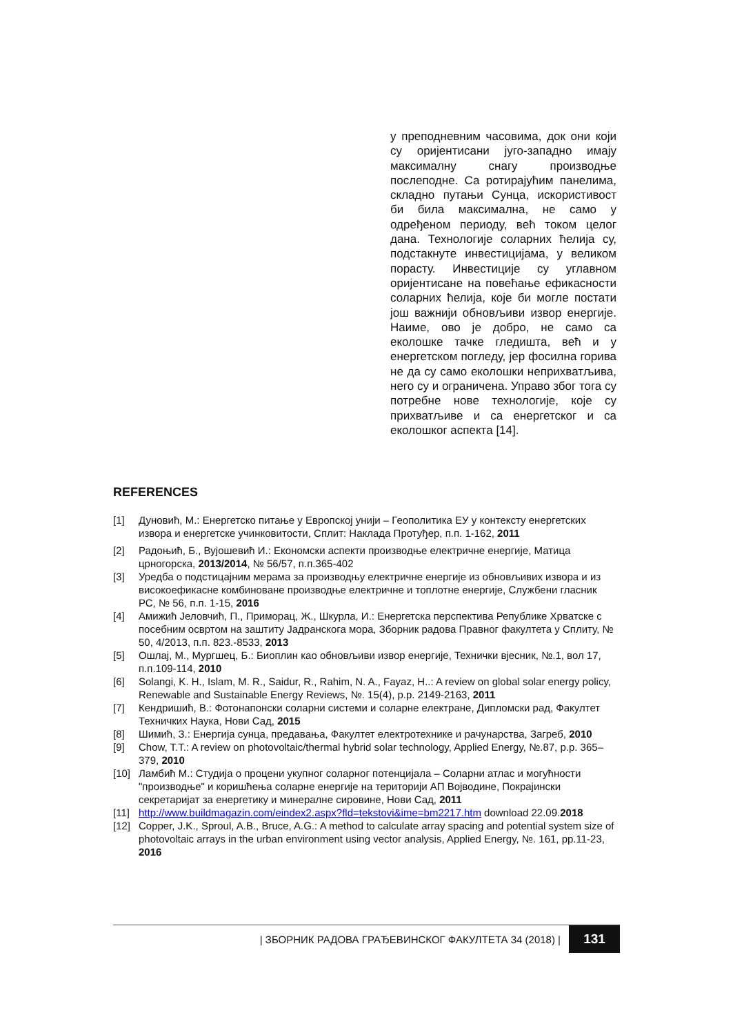у преподневним часовима, док они који су оријентисани југо-западно имају максималну снагу производње послеподне. Са ротирајућим панелима, складно путањи Сунца, искористивост би била максимална, не само у одређеном периоду, већ током целог дана. Технологије соларних ћелија су, подстакнуте инвестицијама, у великом порасту. Инвестиције су углавном оријентисане на повећање ефикасности соларних ћелија, које би могле постати још важнији обновљиви извор енергије. Наиме, ово је добро, не само са еколошке тачке гледишта, већ и у енергетском погледу, јер фосилна горива не да су само еколошки неприхватљива, него су и ограничена. Управо због тога су потребне нове технологије, које су прихватљиве и са енергетског и са еколошког аспекта [14].
REFERENCES
[1] Дуновић, М.: Енергетско питање у Европској унији – Геополитика ЕУ у контексту енергетских извора и енергетске учинковитости, Сплит: Наклада Протуђер, п.п. 1-162, 2011
[2] Радоњић, Б., Вујошевић И.: Економски аспекти производње електричне енергије, Матица црногорска, 2013/2014, № 56/57, п.п.365-402
[3] Уредба о подстицајним мерама за производњу електричне енергије из обновљивих извора и из високоефикасне комбиноване производње електричне и топлотне енергије, Службени гласник РС, № 56, п.п. 1-15, 2016
[4] Амижић Јеловчић, П., Приморац, Ж., Шкурла, И.: Енергетска перспектива Републике Хрватске с посебним освртом на заштиту Јадранскога мора, Зборник радова Правног факултета у Сплиту, № 50, 4/2013, п.п. 823.-8533, 2013
[5] Ошлај, М., Мургшец, Б.: Биоплин као обновљиви извор енергије, Технички вјесник, №.1, вол 17, п.п.109-114, 2010
[6] Solangi, K. H., Islam, M. R., Saidur, R., Rahim, N. A., Fayaz, H..: A review on global solar energy policy, Renewable and Sustainable Energy Reviews, №. 15(4), p.p. 2149-2163, 2011
[7] Кендришић, В.: Фотонапонски соларни системи и соларне електране, Дипломски рад, Факултет Техничких Наука, Нови Сад, 2015
[8] Шимић, З.: Енергија сунца, предавања, Факултет електротехнике и рачунарства, Загреб, 2010
[9] Chow, T.T.: A review on photovoltaic/thermal hybrid solar technology, Applied Energy, №.87, p.p. 365–379, 2010
[10] Ламбић М.: Студија о процени укупног соларног потенцијала – Соларни атлас и могућности "производње" и коришћења соларне енергије на територији АП Војводине, Покрајински секретаријат за енергетику и минералне сировине, Нови Сад, 2011
[11] http://www.buildmagazin.com/eindex2.aspx?fld=tekstovi&ime=bm2217.htm download 22.09.2018
[12] Copper, J.K., Sproul, A.B., Bruce, A.G.: A method to calculate array spacing and potential system size of photovoltaic arrays in the urban environment using vector analysis, Applied Energy, №. 161, pp.11-23, 2016
| ЗБОРНИК РАДОВА ГРАЂЕВИНСКОГ ФАКУЛТЕТА 34 (2018) | 131